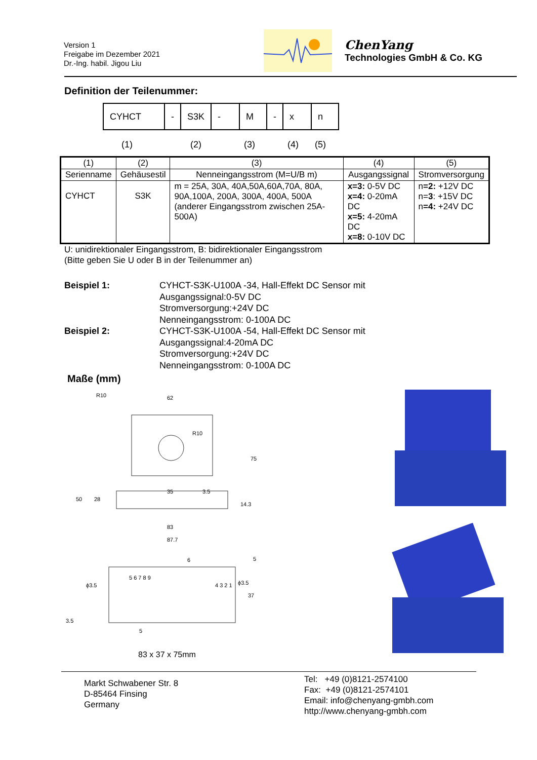Version 1
Freigabe im Dezember 2021
Dr.-Ing. habil. Jigou Liu
ChenYang
Technologies GmbH & Co. KG
Definition der Teilenummer:
| CYHCT | - | S3K | - | M | - | x | n |
(1) (2) (3) (4) (5)
| (1) | (2) | (3) | (4) | (5) |
| --- | --- | --- | --- | --- |
| Serienname | Gehäusestil | Nenneingangsstrom (M=U/B m) | Ausgangssignal | Stromversorgung |
| CYHCT | S3K | m = 25A, 30A, 40A,50A,60A,70A, 80A, 90A,100A, 200A, 300A, 400A, 500A (anderer Eingangsstrom zwischen 25A-500A) | x=3: 0-5V DC x=4: 0-20mA DC x=5: 4-20mA DC x=8: 0-10V DC | n =2: +12V DC n= 3 : +15V DC n =4: +24V DC |
U: unidirektionaler Eingangsstrom, B: bidirektionaler Eingangsstrom
(Bitte geben Sie U oder B in der Teilenummer an)
Beispiel 1:
Beispiel 2:
CYHCT-S3K-U100A -34, Hall-Effekt DC Sensor mit
Ausgangssignal:0-5V DC
Stromversorgung:+24V DC
Nenneingangsstrom: 0-100A DC
CYHCT-S3K-U100A -54, Hall-Effekt DC Sensor mit
Ausgangssignal:4-20mA DC
Stromversorgung:+24V DC
Nenneingangsstrom: 0-100A DC
Maße (mm)
62
35
83
87.7
50
28
75
14.3
3.5
R10
R10
6
5
37
3.5
5
5 6 7 8 9
4 3 2 1
ϕ3.5
ϕ3.5
83 x 37 x 75mm
Markt Schwabener Str. 8
D-85464 Finsing
Germany
Tel: +49 (0)8121-2574100
Fax: +49 (0)8121-2574101
Email: info@chenyang-gmbh.com
http://www.chenyang-gmbh.com